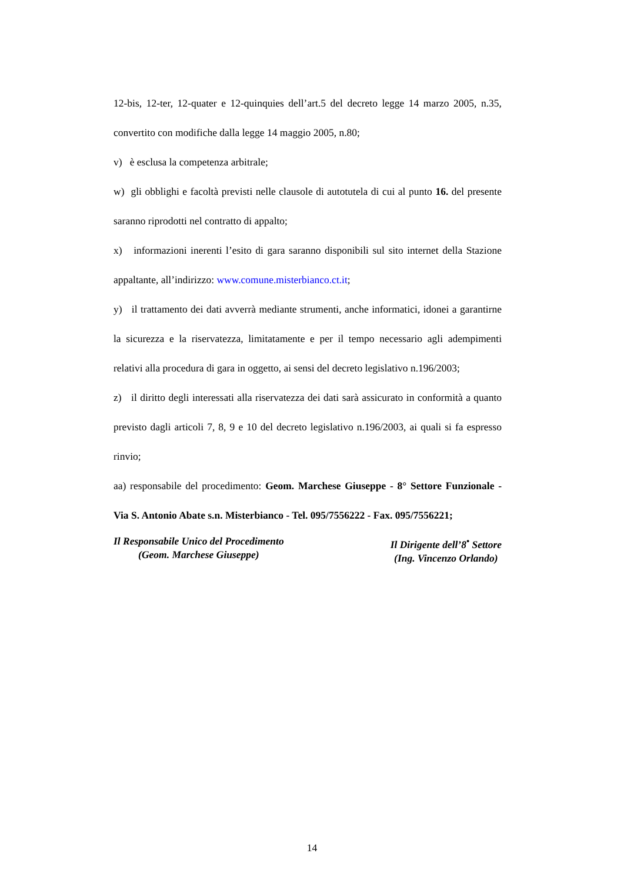12-bis, 12-ter, 12-quater e 12-quinquies dell’art.5 del decreto legge 14 marzo 2005, n.35, convertito con modifiche dalla legge 14 maggio 2005, n.80;
v) è esclusa la competenza arbitrale;
w) gli obblighi e facoltà previsti nelle clausole di autotutela di cui al punto 16. del presente saranno riprodotti nel contratto di appalto;
x) informazioni inerenti l’esito di gara saranno disponibili sul sito internet della Stazione appaltante, all’indirizzo: www.comune.misterbianco.ct.it;
y) il trattamento dei dati avverrà mediante strumenti, anche informatici, idonei a garantirne la sicurezza e la riservatezza, limitatamente e per il tempo necessario agli adempimenti relativi alla procedura di gara in oggetto, ai sensi del decreto legislativo n.196/2003;
z) il diritto degli interessati alla riservatezza dei dati sarà assicurato in conformità a quanto previsto dagli articoli 7, 8, 9 e 10 del decreto legislativo n.196/2003, ai quali si fa espresso rinvio;
aa) responsabile del procedimento: Geom. Marchese Giuseppe - 8° Settore Funzionale - Via S. Antonio Abate s.n. Misterbianco - Tel. 095/7556222 - Fax. 095/7556221;
Il Responsabile Unico del Procedimento
(Geom. Marchese Giuseppe)
Il Dirigente dell’8<sup>•</sup> Settore
(Ing. Vincenzo Orlando)
14